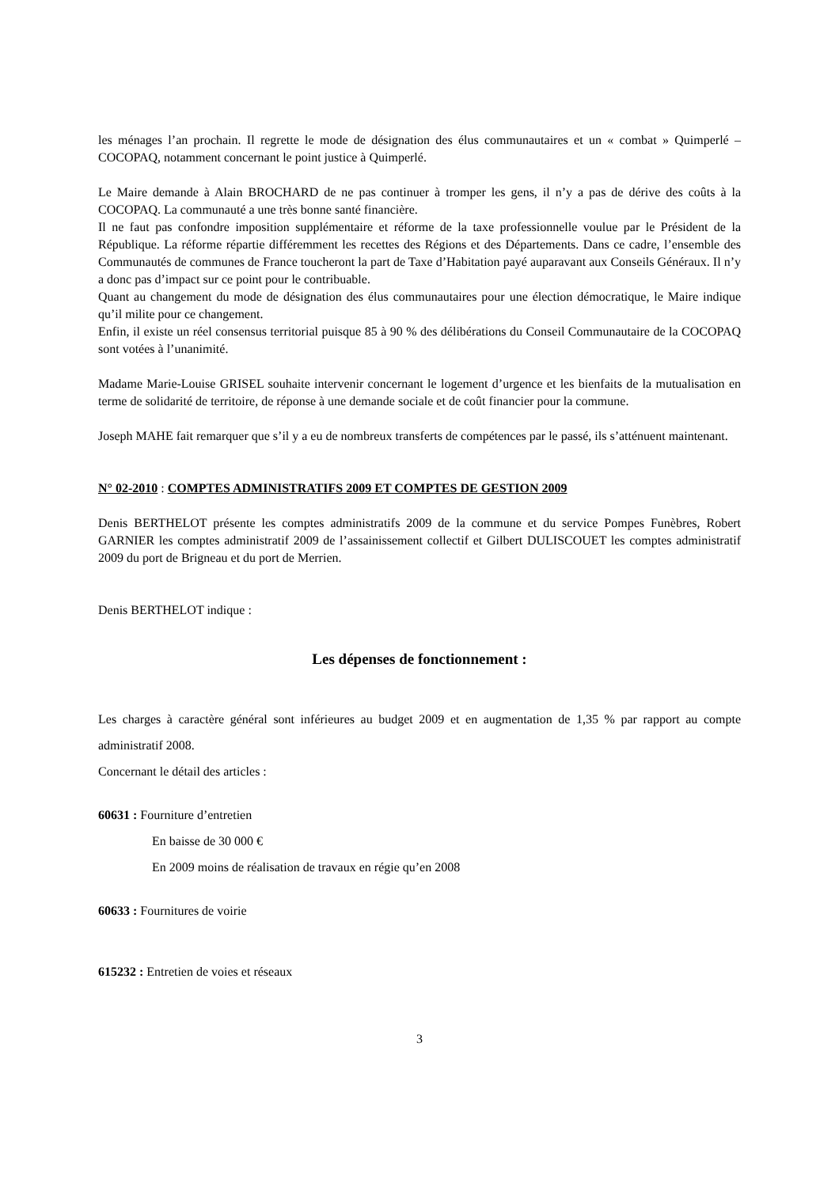les ménages l’an prochain. Il regrette le mode de désignation des élus communautaires et un « combat » Quimperlé – COCOPAQ, notamment concernant le point justice à Quimperlé.
Le Maire demande à Alain BROCHARD de ne pas continuer à tromper les gens, il n’y a pas de dérive des coûts à la COCOPAQ. La communauté a une très bonne santé financière.
Il ne faut pas confondre imposition supplémentaire et réforme de la taxe professionnelle voulue par le Président de la République. La réforme répartie différemment les recettes des Régions et des Départements. Dans ce cadre, l’ensemble des Communautés de communes de France toucheront la part de Taxe d’Habitation payé auparavant aux Conseils Généraux. Il n’y a donc pas d’impact sur ce point pour le contribuable.
Quant au changement du mode de désignation des élus communautaires pour une élection démocratique, le Maire indique qu’il milite pour ce changement.
Enfin, il existe un réel consensus territorial puisque 85 à 90 % des délibérations du Conseil Communautaire de la COCOPAQ sont votées à l’unanimité.
Madame Marie-Louise GRISEL souhaite intervenir concernant le logement d’urgence et les bienfaits de la mutualisation en terme de solidarité de territoire, de réponse à une demande sociale et de coût financier pour la commune.
Joseph MAHE fait remarquer que s’il y a eu de nombreux transferts de compétences par le passé, ils s’atténuent maintenant.
N° 02-2010 : COMPTES ADMINISTRATIFS 2009 ET COMPTES DE GESTION 2009
Denis BERTHELOT présente les comptes administratifs 2009 de la commune et du service Pompes Funèbres, Robert GARNIER les comptes administratif 2009 de l’assainissement collectif et Gilbert DULISCOUET les comptes administratif 2009 du port de Brigneau et du port de Merrien.
Denis BERTHELOT indique :
Les dépenses de fonctionnement :
Les charges à caractère général sont inférieures au budget 2009 et en augmentation de 1,35 % par rapport au compte administratif 2008.
Concernant le détail des articles :
60631 : Fourniture d’entretien
En baisse de 30 000 €
En 2009 moins de réalisation de travaux en régie qu’en 2008
60633 : Fournitures de voirie
615232 : Entretien de voies et réseaux
3